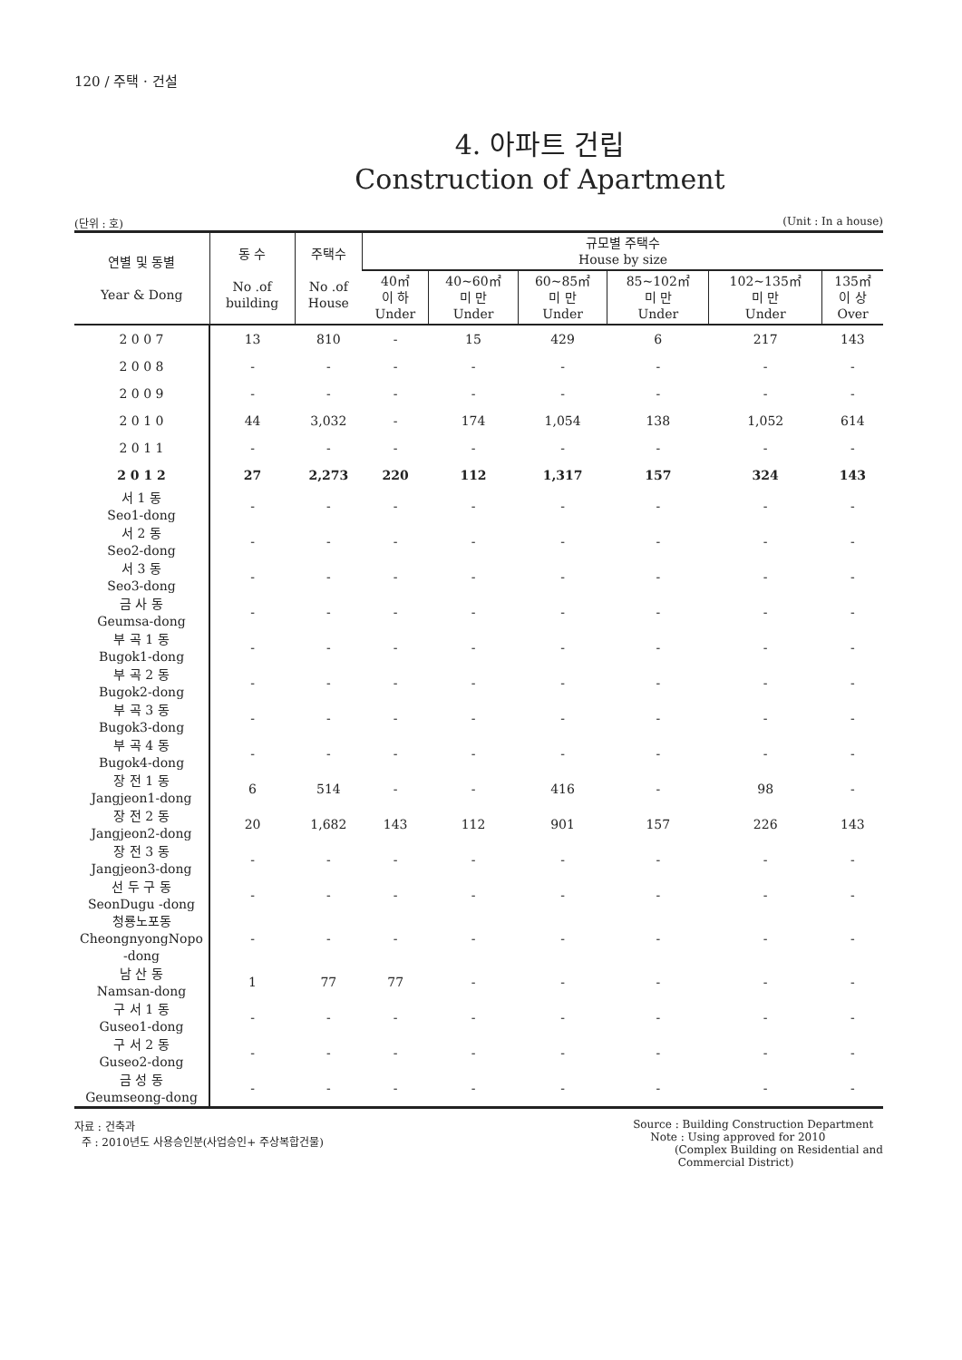120 / 주택 · 건설
4. 아파트 건립
Construction of Apartment
(단위 : 호) (Unit : In a house)
| 연별 및 동별 Year & Dong | 동 수 No .of building | 주택수 No .of House | 규모별 주택수 House by size | | | | | |
| --- | --- | --- | --- | --- | --- | --- | --- | --- |
| | | | 40㎡ 이 하 Under | 40~60㎡ 미 만 Under | 60~85㎡ 미 만 Under | 85~102㎡ 미 만 Under | 102~135㎡ 미 만 Under | 135㎡ 이 상 Over |
| 2 0 0 7 | 13 | 810 | - | 15 | 429 | 6 | 217 | 143 |
| 2 0 0 8 | - | - | - | - | - | - | - | - |
| 2 0 0 9 | - | - | - | - | - | - | - | - |
| 2 0 1 0 | 44 | 3,032 | - | 174 | 1,054 | 138 | 1,052 | 614 |
| 2 0 1 1 | - | - | - | - | - | - | - | - |
| 2 0 1 2 | 27 | 2,273 | 220 | 112 | 1,317 | 157 | 324 | 143 |
| 서 1 동 Seo1-dong | - | - | - | - | - | - | - | - |
| 서 2 동 Seo2-dong | - | - | - | - | - | - | - | - |
| 서 3 동 Seo3-dong | - | - | - | - | - | - | - | - |
| 금 사 동 Geumsa-dong | - | - | - | - | - | - | - | - |
| 부 곡 1 동 Bugok1-dong | - | - | - | - | - | - | - | - |
| 부 곡 2 동 Bugok2-dong | - | - | - | - | - | - | - | - |
| 부 곡 3 동 Bugok3-dong | - | - | - | - | - | - | - | - |
| 부 곡 4 동 Bugok4-dong | - | - | - | - | - | - | - | - |
| 장 전 1 동 Jangjeon1-dong | 6 | 514 | - | - | 416 | - | 98 | - |
| 장 전 2 동 Jangjeon2-dong | 20 | 1,682 | 143 | 112 | 901 | 157 | 226 | 143 |
| 장 전 3 동 Jangjeon3-dong | - | - | - | - | - | - | - | - |
| 선 두 구 동 SeonDugu -dong | - | - | - | - | - | - | - | - |
| 청룡노포동 CheongnyongNopo -dong | - | - | - | - | - | - | - | - |
| 남 산 동 Namsan-dong | 1 | 77 | 77 | - | - | - | - | - |
| 구 서 1 동 Guseo1-dong | - | - | - | - | - | - | - | - |
| 구 서 2 동 Guseo2-dong | - | - | - | - | - | - | - | - |
| 금 성 동 Geumseong-dong | - | - | - | - | - | - | - | - |
자료 : 건축과
주 : 2010년도 사용승인분(사업승인+ 주상복합건물)
Source : Building Construction Department
Note : Using approved for 2010
(Complex Building on Residential and
Commercial District)